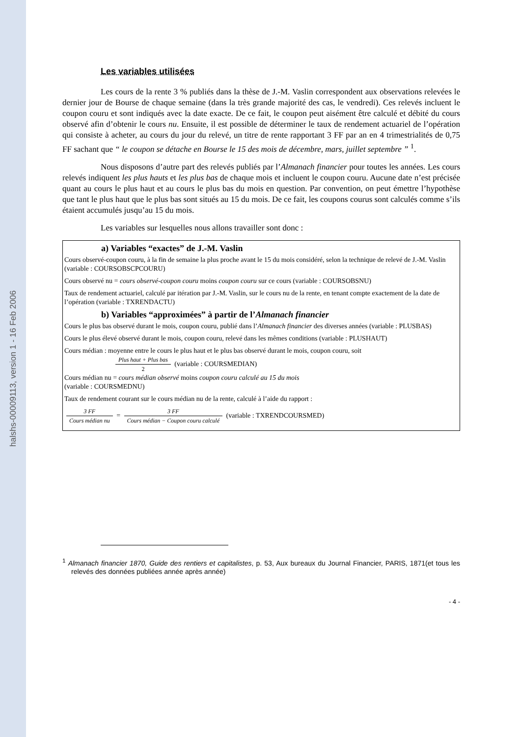halshs-00009113, version 1 - 16 Feb 2006
Les variables utilisées
Les cours de la rente 3 % publiés dans la thèse de J.-M. Vaslin correspondent aux observations relevées le dernier jour de Bourse de chaque semaine (dans la très grande majorité des cas, le vendredi). Ces relevés incluent le coupon couru et sont indiqués avec la date exacte. De ce fait, le coupon peut aisément être calculé et débité du cours observé afin d’obtenir le cours nu. Ensuite, il est possible de déterminer le taux de rendement actuariel de l’opération qui consiste à acheter, au cours du jour du relevé, un titre de rente rapportant 3 FF par an en 4 trimestrialités de 0,75 FF sachant que “ le coupon se détache en Bourse le 15 des mois de décembre, mars, juillet septembre ” <sup>1</sup>.
Nous disposons d’autre part des relevés publiés par l’Almanach financier pour toutes les années. Les cours relevés indiquent les plus hauts et les plus bas de chaque mois et incluent le coupon couru. Aucune date n’est précisée quant au cours le plus haut et au cours le plus bas du mois en question. Par convention, on peut émettre l’hypothèse que tant le plus haut que le plus bas sont situés au 15 du mois. De ce fait, les coupons courus sont calculés comme s’ils étaient accumulés jusqu’au 15 du mois.
Les variables sur lesquelles nous allons travailler sont donc :
a) Variables “exactes” de J.-M. Vaslin
Cours observé-coupon couru, à la fin de semaine la plus proche avant le 15 du mois considéré, selon la technique de relevé de J.-M. Vaslin (variable : COURSOBSCPCOURU)
Cours observé nu = cours observé-coupon couru moins coupon couru sur ce cours (variable : COURSOBSNU)
Taux de rendement actuariel, calculé par itération par J.-M. Vaslin, sur le cours nu de la rente, en tenant compte exactement de la date de l’opération (variable : TXRENDACTU)
b) Variables “approximées” à partir de l’Almanach financier
Cours le plus bas observé durant le mois, coupon couru, publié dans l’Almanach financier des diverses années (variable : PLUSBAS)
Cours le plus élevé observé durant le mois, coupon couru, relevé dans les mêmes conditions (variable : PLUSHAUT)
Cours médian : moyenne entre le cours le plus haut et le plus bas observé durant le mois, coupon couru, soit
Plus haut + Plus bas 2 (variable : COURSMEDIAN)
Cours médian nu = cours médian observé moins coupon couru calculé au 15 du mois
(variable : COURSMEDNU)
Taux de rendement courant sur le cours médian nu de la rente, calculé à l’aide du rapport :
3 FF Cours médian nu = 3 FF Cours médian − Coupon couru calculé (variable : TXRENDCOURSMED)
<sup>1</sup> Almanach financier 1870, Guide des rentiers et capitalistes, p. 53, Aux bureaux du Journal Financier, PARIS, 1871(et tous les relevés des données publiées année après année)
- 4 -